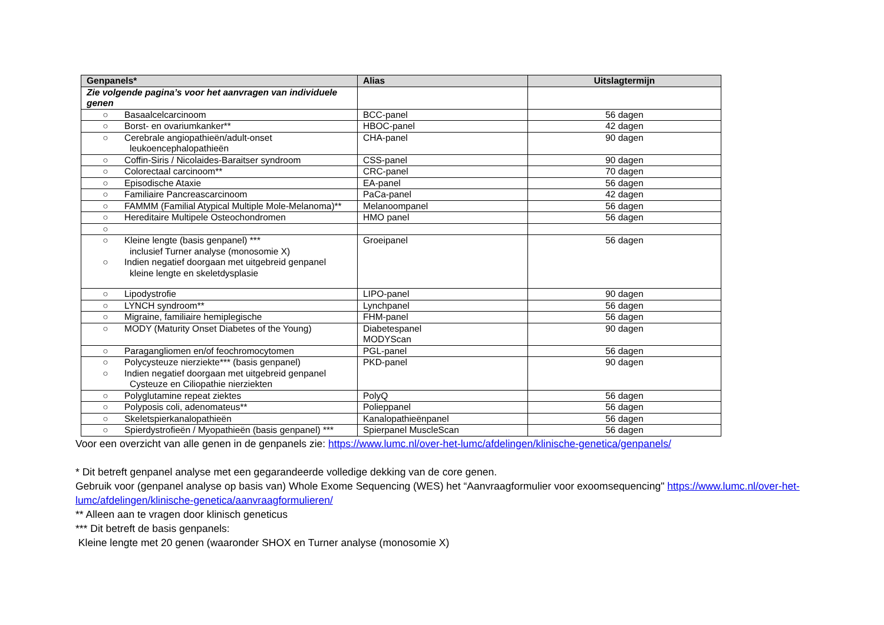| Genpanels* | Alias | Uitslagtermijn |
| --- | --- | --- |
| Zie volgende pagina’s voor het aanvragen van individuele genen | | |
| ○ Basaalcelcarcinoom | BCC-panel | 56 dagen |
| ○ Borst- en ovariumkanker** | HBOC-panel | 42 dagen |
| ○ Cerebrale angiopathieën/adult-onset leukoencephalopathieën | CHA-panel | 90 dagen |
| ○ Coffin-Siris / Nicolaides-Baraitser syndroom | CSS-panel | 90 dagen |
| ○ Colorectaal carcinoom** | CRC-panel | 70 dagen |
| ○ Episodische Ataxie | EA-panel | 56 dagen |
| ○ Familiaire Pancreascarcinoom | PaCa-panel | 42 dagen |
| ○ FAMMM (Familial Atypical Multiple Mole-Melanoma)** | Melanoompanel | 56 dagen |
| ○ Hereditaire Multipele Osteochondromen | HMO panel | 56 dagen |
| ○ | | |
| ○ Kleine lengte (basis genpanel) *** inclusief Turner analyse (monosomie X) ○ Indien negatief doorgaan met uitgebreid genpanel kleine lengte en skeletdysplasie | Groeipanel | 56 dagen |
| ○ Lipodystrofie | LIPO-panel | 90 dagen |
| ○ LYNCH syndroom** | Lynchpanel | 56 dagen |
| ○ Migraine, familiaire hemiplegische | FHM-panel | 56 dagen |
| ○ MODY (Maturity Onset Diabetes of the Young) | Diabetespanel MODYScan | 90 dagen |
| ○ Paragangliomen en/of feochromocytomen | PGL-panel | 56 dagen |
| ○ Polycysteuze nierziekte*** (basis genpanel) ○ Indien negatief doorgaan met uitgebreid genpanel Cysteuze en Ciliopathie nierziekten | PKD-panel | 90 dagen |
| ○ Polyglutamine repeat ziektes | PolyQ | 56 dagen |
| ○ Polyposis coli, adenomateus** | Polieppanel | 56 dagen |
| ○ Skeletspierkanalopathieën | Kanalopathieënpanel | 56 dagen |
| ○ Spierdystrofieën / Myopathieën (basis genpanel) *** | Spierpanel MuscleScan | 56 dagen |
Voor een overzicht van alle genen in de genpanels zie: https://www.lumc.nl/over-het-lumc/afdelingen/klinische-genetica/genpanels/
* Dit betreft genpanel analyse met een gegarandeerde volledige dekking van de core genen.
Gebruik voor (genpanel analyse op basis van) Whole Exome Sequencing (WES) het “Aanvraagformulier voor exoomsequencing" https://www.lumc.nl/over-het-lumc/afdelingen/klinische-genetica/aanvraagformulieren/
** Alleen aan te vragen door klinisch geneticus
*** Dit betreft de basis genpanels:
Kleine lengte met 20 genen (waaronder SHOX en Turner analyse (monosomie X)